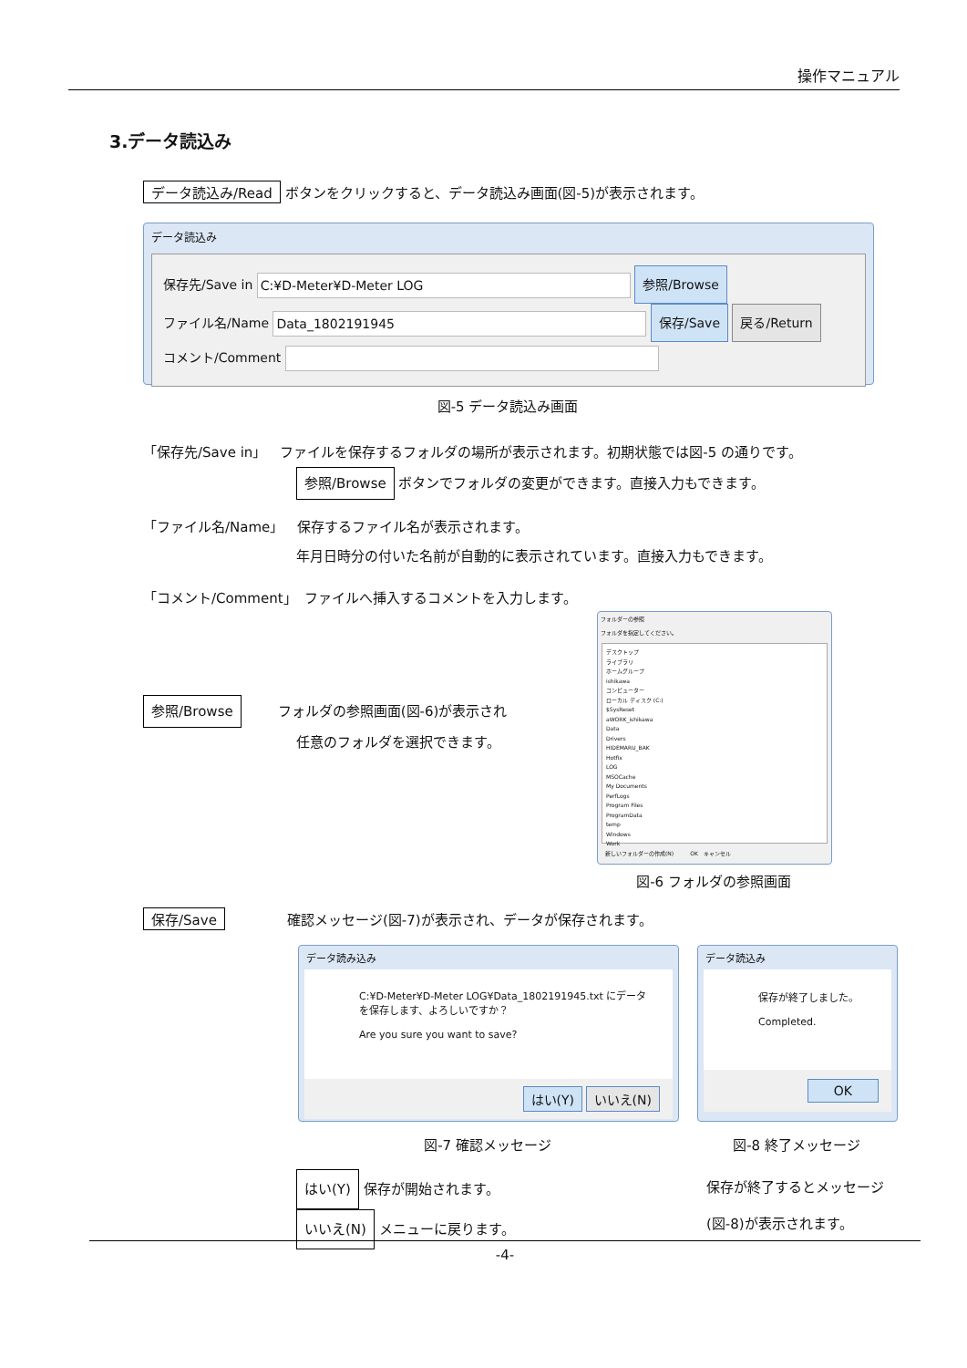操作マニュアル
3.データ読込み
データ読込み/Read ボタンをクリックすると、データ読込み画面(図-5)が表示されます。
データ読込み
保存先/Save in C:¥D-Meter¥D-Meter LOG 参照/Browse
ファイル名/Name Data_1802191945 保存/Save 戻る/Return
コメント/Comment
図-5 データ読込み画面
「保存先/Save in」　ファイルを保存するフォルダの場所が表示されます。初期状態では図-5 の通りです。
参照/Browse ボタンでフォルダの変更ができます。直接入力もできます。
「ファイル名/Name」　保存するファイル名が表示されます。
年月日時分の付いた名前が自動的に表示されています。直接入力もできます。
「コメント/Comment」　ファイルへ挿入するコメントを入力します。
参照/Browse フォルダの参照画面(図-6)が表示され
任意のフォルダを選択できます。
フォルダーの参照
フォルダを指定してください。
デスクトップ
ライブラリ
ホームグループ
ishikawa
コンピューター
ローカル ディスク (C:)
$SysReset
aWORK_ishikawa
Data
Drivers
HIDEMARU_BAK
Hotfix
LOG
MSOCache
My Documents
PerfLogs
Program Files
ProgramData
temp
Windows
Work
新しいフォルダーの作成(N)　　　OK　キャンセル
図-6 フォルダの参照画面
保存/Save 確認メッセージ(図-7)が表示され、データが保存されます。
データ読み込み
C:¥D-Meter¥D-Meter LOG¥Data_1802191945.txt にデータを保存します、よろしいですか？
Are you sure you want to save?
はい(Y) いいえ(N)
データ読込み
保存が終了しました。
Completed.
OK
図-7 確認メッセージ 図-8 終了メッセージ
はい(Y) 保存が開始されます。
いいえ(N) メニューに戻ります。
保存が終了するとメッセージ
(図-8)が表示されます。
-4-